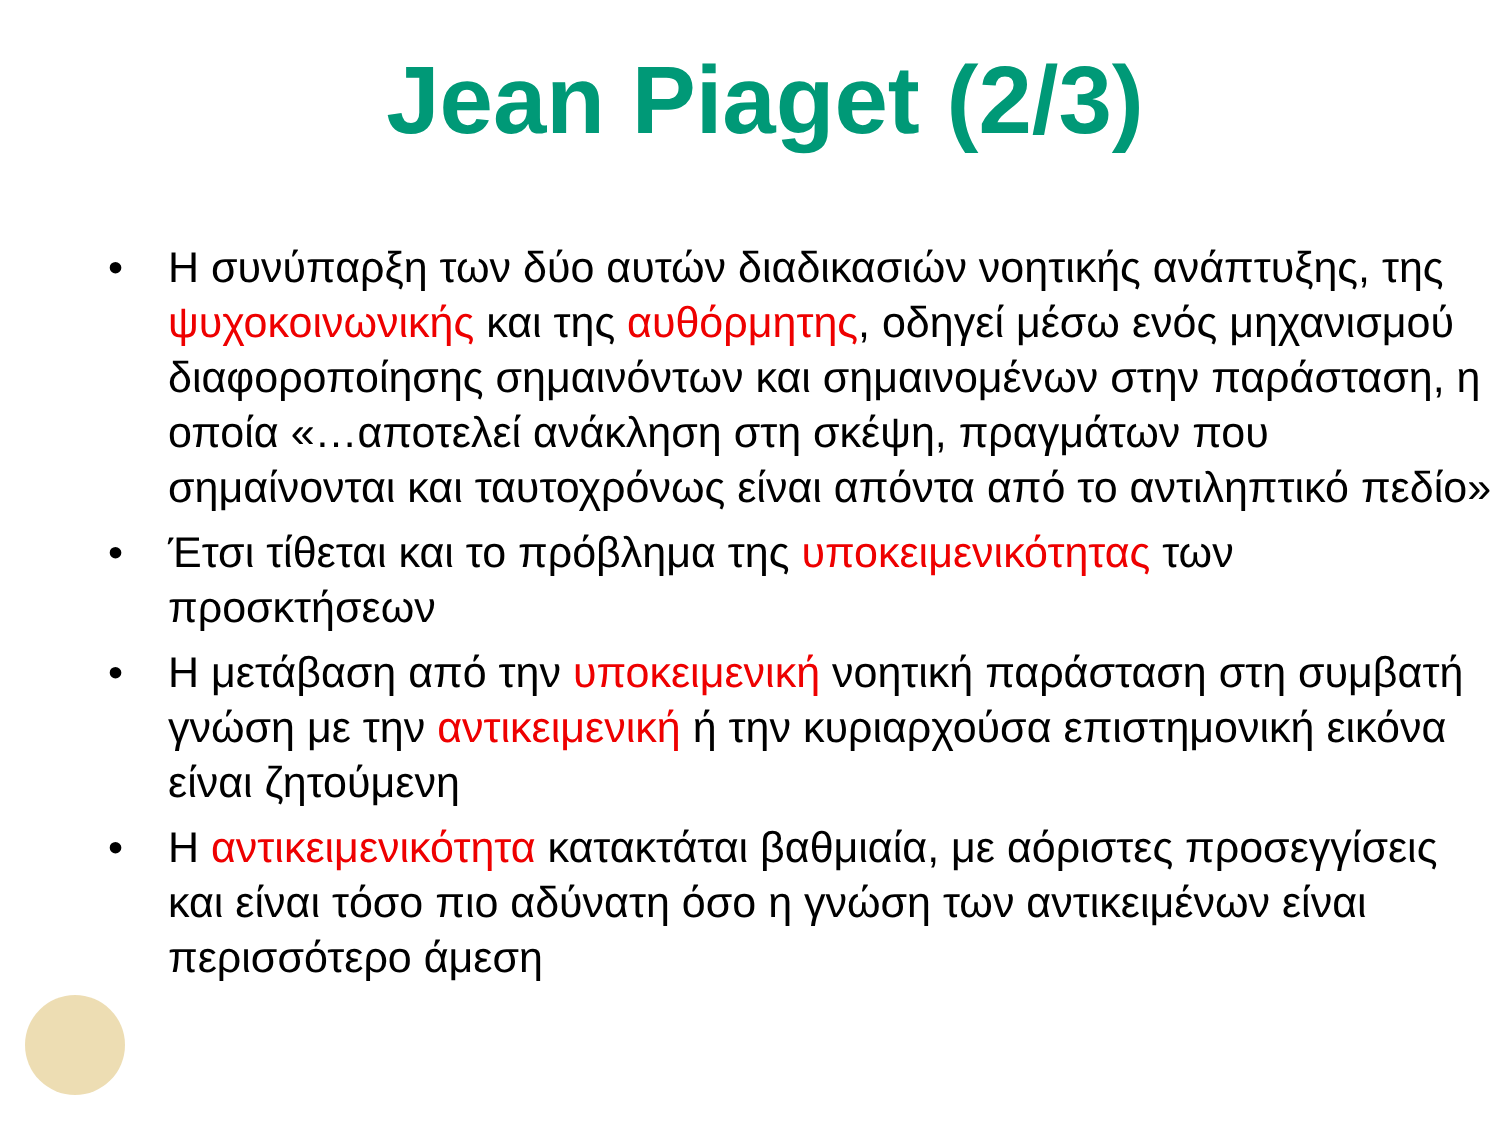Jean Piaget (2/3)
• Η συνύπαρξη των δύο αυτών διαδικασιών νοητικής ανάπτυξης, της ψυχοκοινωνικής και της αυθόρμητης, οδηγεί μέσω ενός μηχανισμού διαφοροποίησης σημαινόντων και σημαινομένων στην παράσταση, η οποία «…αποτελεί ανάκληση στη σκέψη, πραγμάτων που σημαίνονται και ταυτοχρόνως είναι απόντα από το αντιληπτικό πεδίο»
• Έτσι τίθεται και το πρόβλημα της υποκειμενικότητας των προσκτήσεων
• Η μετάβαση από την υποκειμενική νοητική παράσταση στη συμβατή γνώση με την αντικειμενική ή την κυριαρχούσα επιστημονική εικόνα είναι ζητούμενη
• Η αντικειμενικότητα κατακτάται βαθμιαία, με αόριστες προσεγγίσεις και είναι τόσο πιο αδύνατη όσο η γνώση των αντικειμένων είναι περισσότερο άμεση